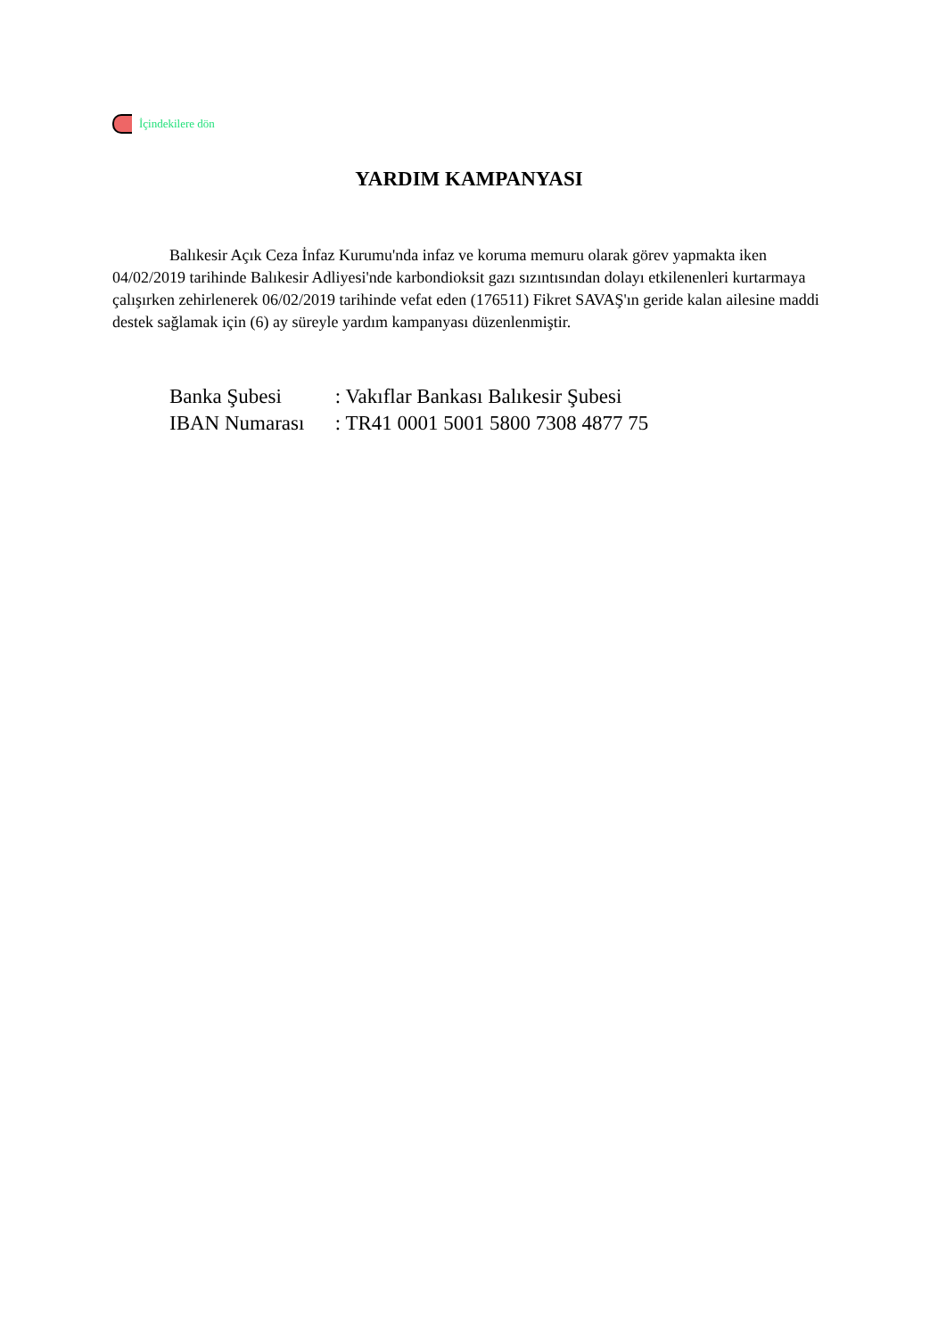İçindekilere dön
YARDIM KAMPANYASI
Balıkesir Açık Ceza İnfaz Kurumu'nda infaz ve koruma memuru olarak görev yapmakta iken 04/02/2019 tarihinde Balıkesir Adliyesi'nde karbondioksit gazı sızıntısından dolayı etkilenenleri kurtarmaya çalışırken zehirlenerek 06/02/2019 tarihinde vefat eden (176511) Fikret SAVAŞ'ın geride kalan ailesine maddi destek sağlamak için (6) ay süreyle yardım kampanyası düzenlenmiştir.
Banka Şubesi : Vakıflar Bankası Balıkesir Şubesi
IBAN Numarası : TR41 0001 5001 5800 7308 4877 75